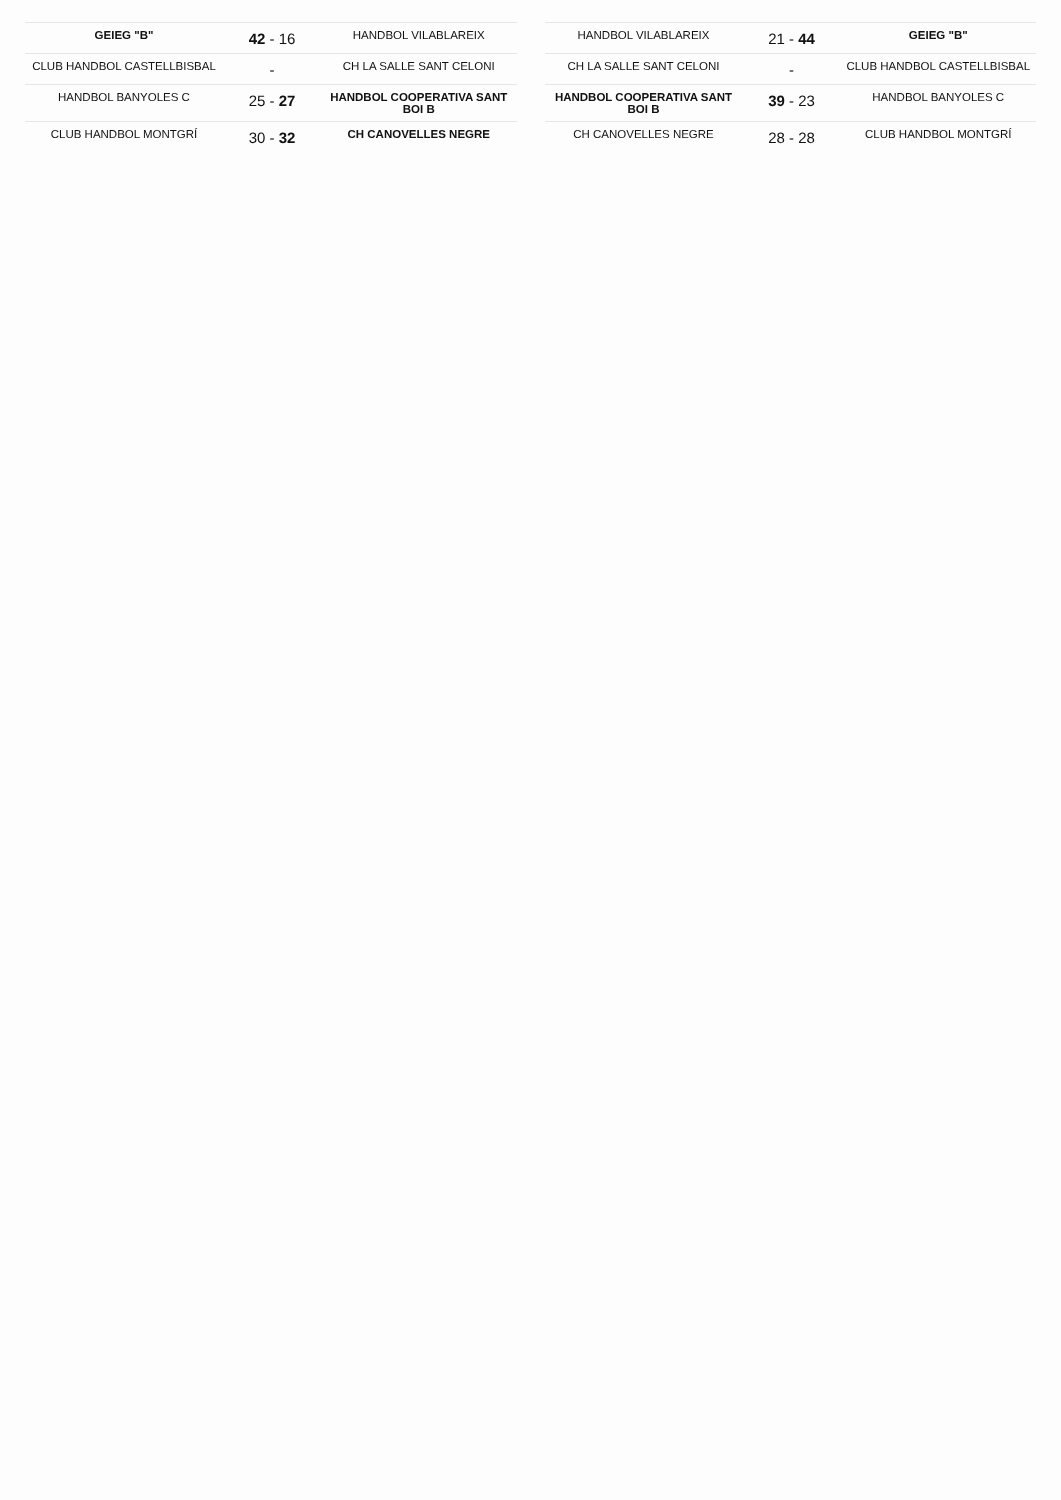| GEIEG "B" | 42 - 16 | HANDBOL VILABLAREIX |
| CLUB HANDBOL CASTELLBISBAL | - | CH LA SALLE SANT CELONI |
| HANDBOL BANYOLES C | 25 - 27 | HANDBOL COOPERATIVA SANT BOI B |
| CLUB HANDBOL MONTGRÍ | 30 - 32 | CH CANOVELLES NEGRE |
| HANDBOL VILABLAREIX | 21 - 44 | GEIEG "B" |
| CH LA SALLE SANT CELONI | - | CLUB HANDBOL CASTELLBISBAL |
| HANDBOL COOPERATIVA SANT BOI B | 39 - 23 | HANDBOL BANYOLES C |
| CH CANOVELLES NEGRE | 28 - 28 | CLUB HANDBOL MONTGRÍ |